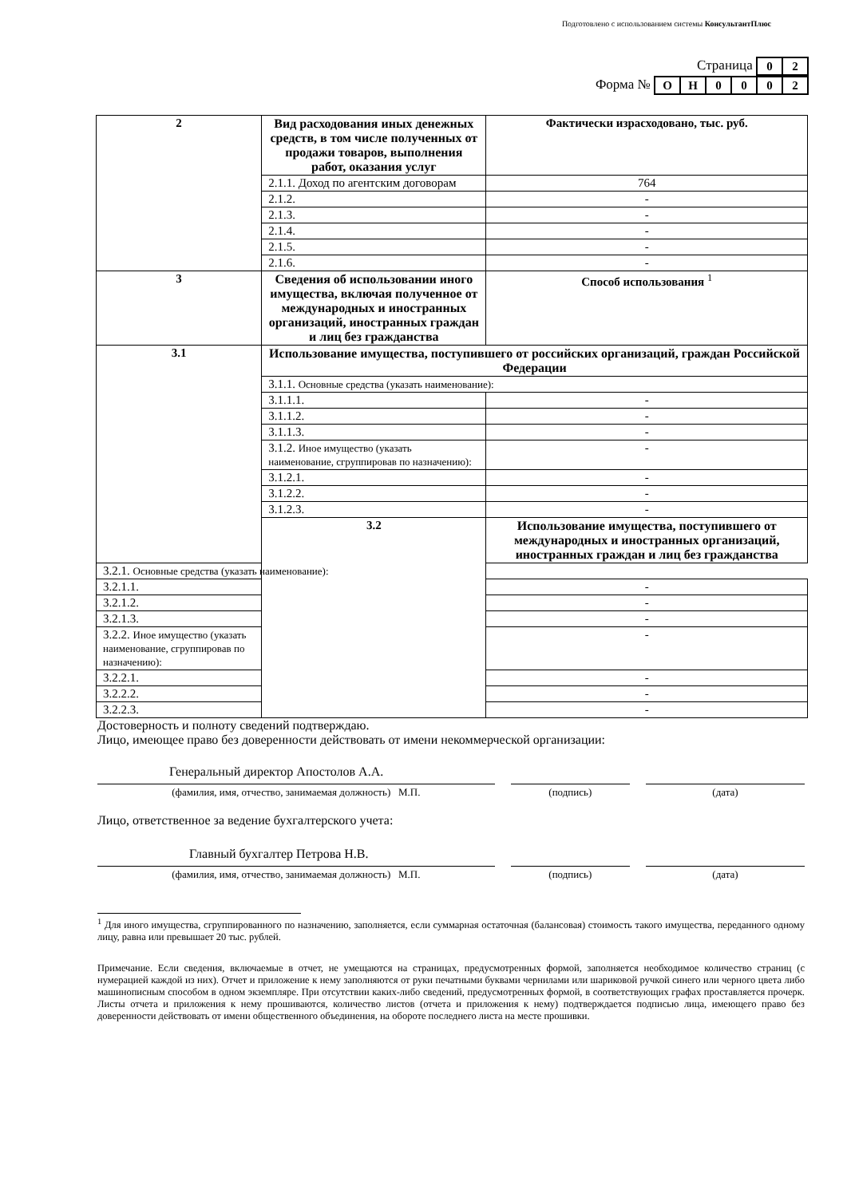Подготовлено с использованием системы КонсультантПлюс
Страница
| 0 | 2 |
Форма №
| О | Н | 0 | 0 | 0 | 2 |
| 2 | Вид расходования иных денежных средств, в том числе полученных от продажи товаров, выполнения работ, оказания услуг | Фактически израсходовано, тыс. руб. |
| | 2.1.1. Доход по агентским договорам | 764 |
| | 2.1.2. | - |
| | 2.1.3. | - |
| | 2.1.4. | - |
| | 2.1.5. | - |
| | 2.1.6. | - |
| 3 | Сведения об использовании иного имущества, включая полученное от международных и иностранных организаций, иностранных граждан и лиц без гражданства | Способ использования <sup>1</sup> |
| 3.1 | Использование имущества, поступившего от российских организаций, граждан Российской Федерации | |
| | 3.1.1. Основные средства (указать наименование): | |
| | 3.1.1.1. | - |
| | 3.1.1.2. | - |
| | 3.1.1.3. | - |
| | 3.1.2. Иное имущество (указать наименование, сгруппировав по назначению): | - |
| | 3.1.2.1. | - |
| | 3.1.2.2. | - |
| | 3.1.2.3. | - |
| | 3.2 | Использование имущества, поступившего от международных и иностранных организаций, иностранных граждан и лиц без гражданства |
| 3.2.1. Основные средства (указать наименование): | | |
| 3.2.1.1. | | - |
| 3.2.1.2. | | - |
| 3.2.1.3. | | - |
| 3.2.2. Иное имущество (указать наименование, сгруппировав по назначению): | | - |
| 3.2.2.1. | | - |
| 3.2.2.2. | | - |
| 3.2.2.3. | | - |
Достоверность и полноту сведений подтверждаю.
Лицо, имеющее право без доверенности действовать от имени некоммерческой организации:
Генеральный директор Апостолов А.А.
(фамилия, имя, отчество, занимаемая должность) М.П. (подпись) (дата)
Лицо, ответственное за ведение бухгалтерского учета:
Главный бухгалтер Петрова Н.В.
(фамилия, имя, отчество, занимаемая должность) М.П. (подпись) (дата)
<sup>1</sup> Для иного имущества, сгруппированного по назначению, заполняется, если суммарная остаточная (балансовая) стоимость такого имущества, переданного одному лицу, равна или превышает 20 тыс. рублей.
Примечание. Если сведения, включаемые в отчет, не умещаются на страницах, предусмотренных формой, заполняется необходимое количество страниц (с нумерацией каждой из них). Отчет и приложение к нему заполняются от руки печатными буквами чернилами или шариковой ручкой синего или черного цвета либо машинописным способом в одном экземпляре. При отсутствии каких-либо сведений, предусмотренных формой, в соответствующих графах проставляется прочерк. Листы отчета и приложения к нему прошиваются, количество листов (отчета и приложения к нему) подтверждается подписью лица, имеющего право без доверенности действовать от имени общественного объединения, на обороте последнего листа на месте прошивки.